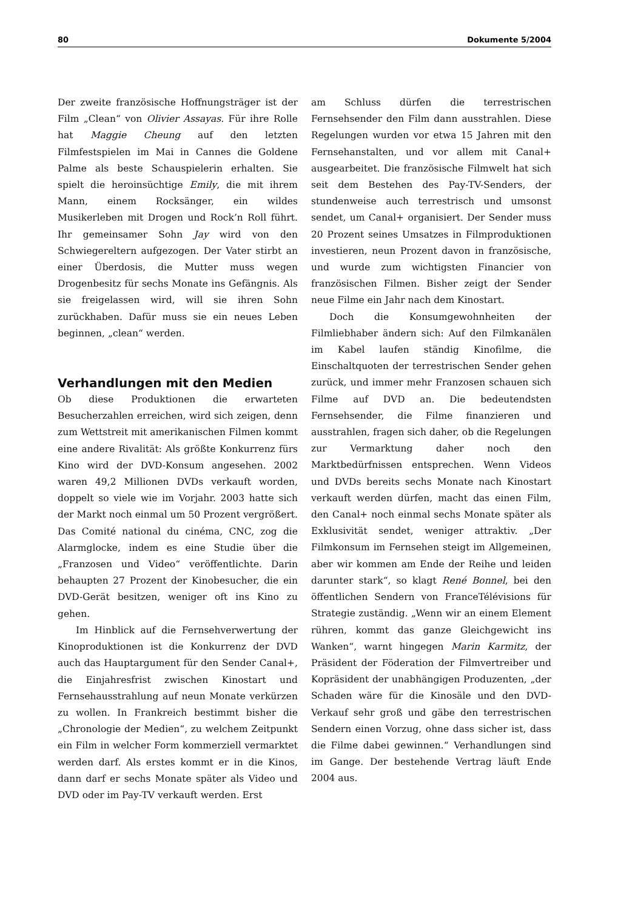80 Dokumente 5/2004
Der zweite französische Hoffnungsträger ist der Film „Clean“ von Olivier Assayas. Für ihre Rolle hat Maggie Cheung auf den letzten Filmfestspielen im Mai in Cannes die Goldene Palme als beste Schauspielerin erhalten. Sie spielt die heroinsüchtige Emily, die mit ihrem Mann, einem Rocksänger, ein wildes Musikerleben mit Drogen und Rock’n Roll führt. Ihr gemeinsamer Sohn Jay wird von den Schwiegereltern aufgezogen. Der Vater stirbt an einer Überdosis, die Mutter muss wegen Drogenbesitz für sechs Monate ins Gefängnis. Als sie freigelassen wird, will sie ihren Sohn zurückhaben. Dafür muss sie ein neues Leben beginnen, „clean“ werden.
Verhandlungen mit den Medien
Ob diese Produktionen die erwarteten Besucherzahlen erreichen, wird sich zeigen, denn zum Wettstreit mit amerikanischen Filmen kommt eine andere Rivalität: Als größte Konkurrenz fürs Kino wird der DVD-Konsum angesehen. 2002 waren 49,2 Millionen DVDs verkauft worden, doppelt so viele wie im Vorjahr. 2003 hatte sich der Markt noch einmal um 50 Prozent vergrößert. Das Comité national du cinéma, CNC, zog die Alarmglocke, indem es eine Studie über die „Franzosen und Video“ veröffentlichte. Darin behaupten 27 Prozent der Kinobesucher, die ein DVD-Gerät besitzen, weniger oft ins Kino zu gehen.
Im Hinblick auf die Fernsehverwertung der Kinoproduktionen ist die Konkurrenz der DVD auch das Hauptargument für den Sender Canal+, die Einjahresfrist zwischen Kinostart und Fernsehausstrahlung auf neun Monate verkürzen zu wollen. In Frankreich bestimmt bisher die „Chronologie der Medien“, zu welchem Zeitpunkt ein Film in welcher Form kommerziell vermarktet werden darf. Als erstes kommt er in die Kinos, dann darf er sechs Monate später als Video und DVD oder im Pay-TV verkauft werden. Erst
am Schluss dürfen die terrestrischen Fernsehsender den Film dann ausstrahlen. Diese Regelungen wurden vor etwa 15 Jahren mit den Fernsehanstalten, und vor allem mit Canal+ ausgearbeitet. Die französische Filmwelt hat sich seit dem Bestehen des Pay-TV-Senders, der stundenweise auch terrestrisch und umsonst sendet, um Canal+ organisiert. Der Sender muss 20 Prozent seines Umsatzes in Filmproduktionen investieren, neun Prozent davon in französische, und wurde zum wichtigsten Financier von französischen Filmen. Bisher zeigt der Sender neue Filme ein Jahr nach dem Kinostart.
Doch die Konsumgewohnheiten der Filmliebhaber ändern sich: Auf den Filmkanälen im Kabel laufen ständig Kinofilme, die Einschaltquoten der terrestrischen Sender gehen zurück, und immer mehr Franzosen schauen sich Filme auf DVD an. Die bedeutendsten Fernsehsender, die Filme finanzieren und ausstrahlen, fragen sich daher, ob die Regelungen zur Vermarktung daher noch den Marktbedürfnissen entsprechen. Wenn Videos und DVDs bereits sechs Monate nach Kinostart verkauft werden dürfen, macht das einen Film, den Canal+ noch einmal sechs Monate später als Exklusivität sendet, weniger attraktiv. „Der Filmkonsum im Fernsehen steigt im Allgemeinen, aber wir kommen am Ende der Reihe und leiden darunter stark“, so klagt René Bonnel, bei den öffentlichen Sendern von FranceTélévisions für Strategie zuständig. „Wenn wir an einem Element rühren, kommt das ganze Gleichgewicht ins Wanken“, warnt hingegen Marin Karmitz, der Präsident der Föderation der Filmvertreiber und Kopräsident der unabhängigen Produzenten, „der Schaden wäre für die Kinosäle und den DVD-Verkauf sehr groß und gäbe den terrestrischen Sendern einen Vorzug, ohne dass sicher ist, dass die Filme dabei gewinnen.“ Verhandlungen sind im Gange. Der bestehende Vertrag läuft Ende 2004 aus.